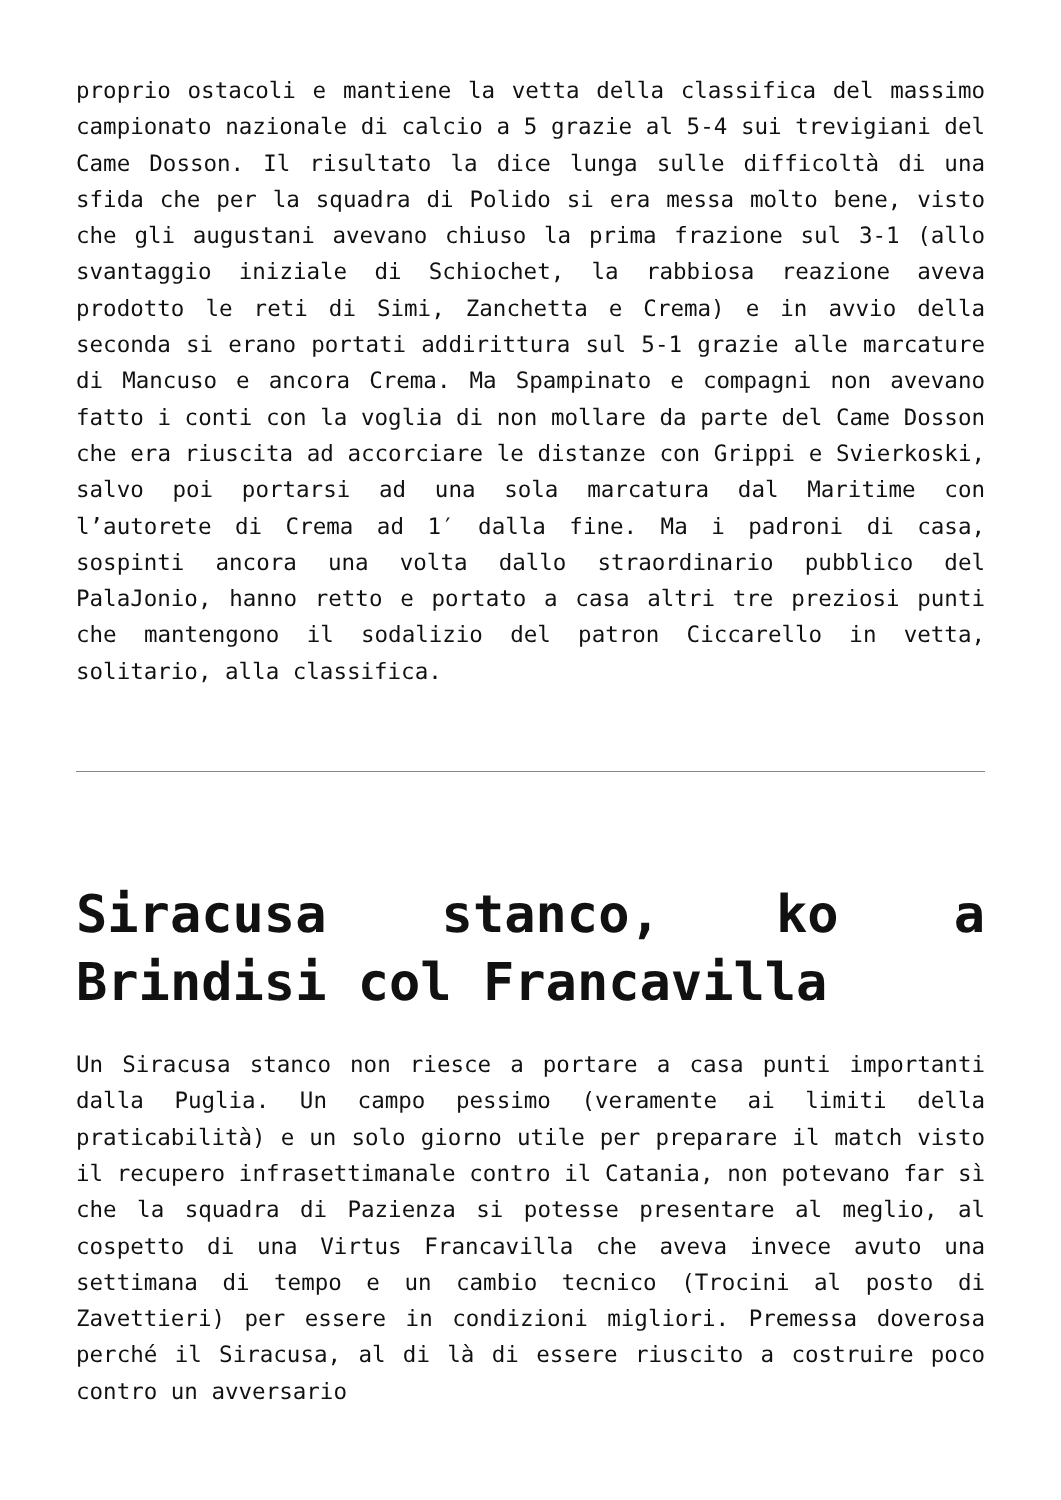proprio ostacoli e mantiene la vetta della classifica del massimo campionato nazionale di calcio a 5 grazie al 5-4 sui trevigiani del Came Dosson. Il risultato la dice lunga sulle difficoltà di una sfida che per la squadra di Polido si era messa molto bene, visto che gli augustani avevano chiuso la prima frazione sul 3-1 (allo svantaggio iniziale di Schiochet, la rabbiosa reazione aveva prodotto le reti di Simi, Zanchetta e Crema) e in avvio della seconda si erano portati addirittura sul 5-1 grazie alle marcature di Mancuso e ancora Crema. Ma Spampinato e compagni non avevano fatto i conti con la voglia di non mollare da parte del Came Dosson che era riuscita ad accorciare le distanze con Grippi e Svierkoski, salvo poi portarsi ad una sola marcatura dal Maritime con l’autorete di Crema ad 1′ dalla fine. Ma i padroni di casa, sospinti ancora una volta dallo straordinario pubblico del PalaJonio, hanno retto e portato a casa altri tre preziosi punti che mantengono il sodalizio del patron Ciccarello in vetta, solitario, alla classifica.
Siracusa stanco, ko a Brindisi col Francavilla
Un Siracusa stanco non riesce a portare a casa punti importanti dalla Puglia. Un campo pessimo (veramente ai limiti della praticabilità) e un solo giorno utile per preparare il match visto il recupero infrasettimanale contro il Catania, non potevano far sì che la squadra di Pazienza si potesse presentare al meglio, al cospetto di una Virtus Francavilla che aveva invece avuto una settimana di tempo e un cambio tecnico (Trocini al posto di Zavettieri) per essere in condizioni migliori. Premessa doverosa perché il Siracusa, al di là di essere riuscito a costruire poco contro un avversario